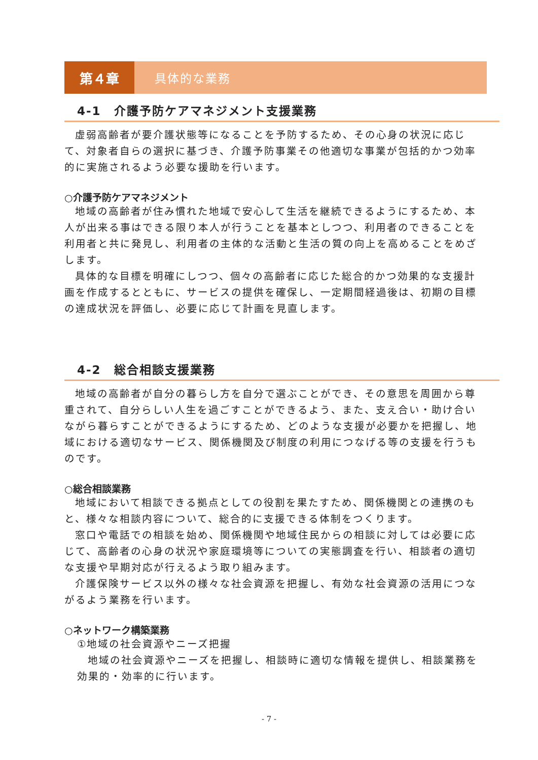第４章
具体的な業務
4-1　介護予防ケアマネジメント支援業務
虚弱高齢者が要介護状態等になることを予防するため、その心身の状況に応じて、対象者自らの選択に基づき、介護予防事業その他適切な事業が包括的かつ効率的に実施されるよう必要な援助を行います。
○介護予防ケアマネジメント
地域の高齢者が住み慣れた地域で安心して生活を継続できるようにするため、本人が出来る事はできる限り本人が行うことを基本としつつ、利用者のできることを利用者と共に発見し、利用者の主体的な活動と生活の質の向上を高めることをめざします。
具体的な目標を明確にしつつ、個々の高齢者に応じた総合的かつ効果的な支援計画を作成するとともに、サービスの提供を確保し、一定期間経過後は、初期の目標の達成状況を評価し、必要に応じて計画を見直します。
4-2　総合相談支援業務
地域の高齢者が自分の暮らし方を自分で選ぶことができ、その意思を周囲から尊重されて、自分らしい人生を過ごすことができるよう、また、支え合い・助け合いながら暮らすことができるようにするため、どのような支援が必要かを把握し、地域における適切なサービス、関係機関及び制度の利用につなげる等の支援を行うものです。
○総合相談業務
地域において相談できる拠点としての役割を果たすため、関係機関との連携のもと、様々な相談内容について、総合的に支援できる体制をつくります。
窓口や電話での相談を始め、関係機関や地域住民からの相談に対しては必要に応じて、高齢者の心身の状況や家庭環境等についての実態調査を行い、相談者の適切な支援や早期対応が行えるよう取り組みます。
介護保険サービス以外の様々な社会資源を把握し、有効な社会資源の活用につながるよう業務を行います。
○ネットワーク構築業務
①地域の社会資源やニーズ把握
地域の社会資源やニーズを把握し、相談時に適切な情報を提供し、相談業務を効果的・効率的に行います。
- 7 -